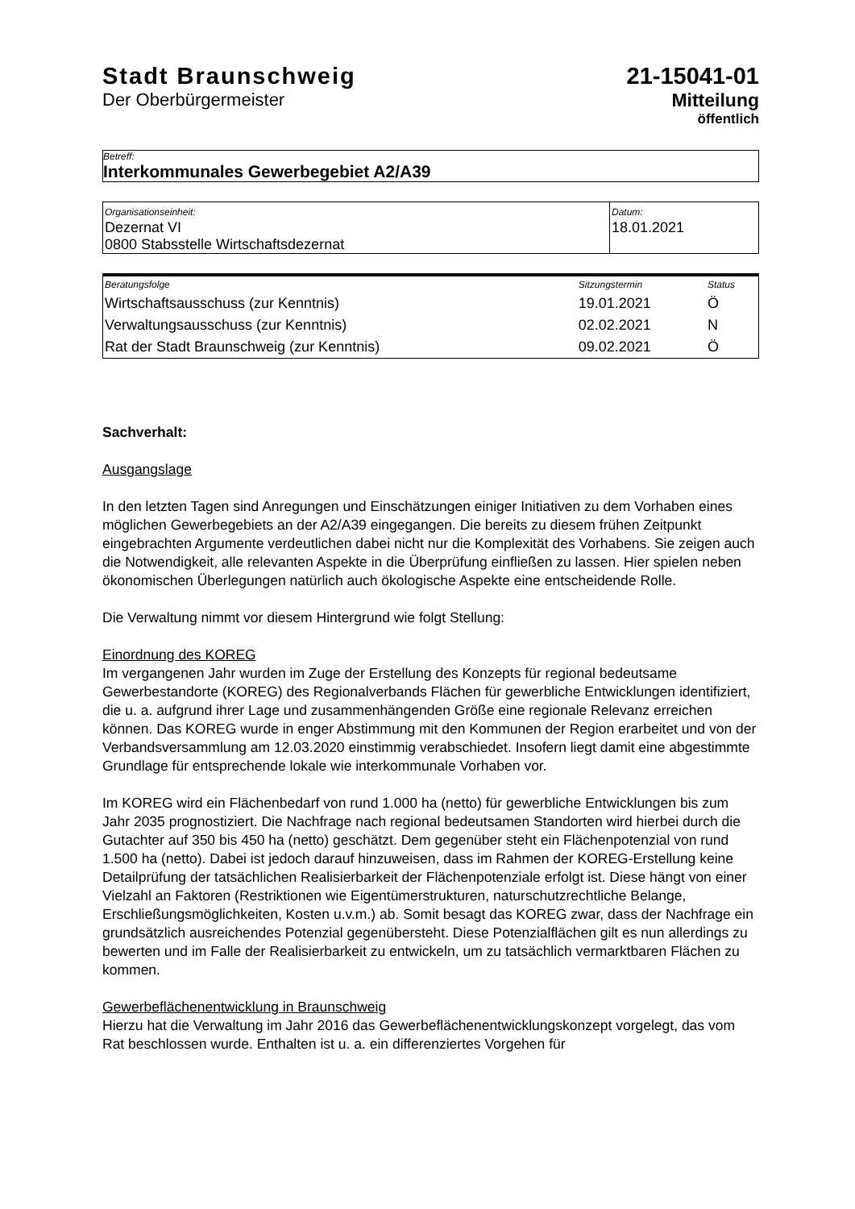Stadt Braunschweig
Der Oberbürgermeister
21-15041-01
Mitteilung
öffentlich
Betreff:
Interkommunales Gewerbegebiet A2/A39
| Organisationseinheit: Dezernat VI 0800 Stabsstelle Wirtschaftsdezernat | Datum: 18.01.2021 |
| Beratungsfolge | Sitzungstermin | Status |
| Wirtschaftsausschuss (zur Kenntnis) | 19.01.2021 | Ö |
| Verwaltungsausschuss (zur Kenntnis) | 02.02.2021 | N |
| Rat der Stadt Braunschweig (zur Kenntnis) | 09.02.2021 | Ö |
Sachverhalt:
Ausgangslage
In den letzten Tagen sind Anregungen und Einschätzungen einiger Initiativen zu dem Vorhaben eines möglichen Gewerbegebiets an der A2/A39 eingegangen. Die bereits zu diesem frühen Zeitpunkt eingebrachten Argumente verdeutlichen dabei nicht nur die Komplexität des Vorhabens. Sie zeigen auch die Notwendigkeit, alle relevanten Aspekte in die Überprüfung einfließen zu lassen. Hier spielen neben ökonomischen Überlegungen natürlich auch ökologische Aspekte eine entscheidende Rolle.
Die Verwaltung nimmt vor diesem Hintergrund wie folgt Stellung:
Einordnung des KOREG
Im vergangenen Jahr wurden im Zuge der Erstellung des Konzepts für regional bedeutsame Gewerbestandorte (KOREG) des Regionalverbands Flächen für gewerbliche Entwicklungen identifiziert, die u. a. aufgrund ihrer Lage und zusammenhängenden Größe eine regionale Relevanz erreichen können. Das KOREG wurde in enger Abstimmung mit den Kommunen der Region erarbeitet und von der Verbandsversammlung am 12.03.2020 einstimmig verabschiedet. Insofern liegt damit eine abgestimmte Grundlage für entsprechende lokale wie interkommunale Vorhaben vor.
Im KOREG wird ein Flächenbedarf von rund 1.000 ha (netto) für gewerbliche Entwicklungen bis zum Jahr 2035 prognostiziert. Die Nachfrage nach regional bedeutsamen Standorten wird hierbei durch die Gutachter auf 350 bis 450 ha (netto) geschätzt. Dem gegenüber steht ein Flächenpotenzial von rund 1.500 ha (netto). Dabei ist jedoch darauf hinzuweisen, dass im Rahmen der KOREG-Erstellung keine Detailprüfung der tatsächlichen Realisierbarkeit der Flächenpotenziale erfolgt ist. Diese hängt von einer Vielzahl an Faktoren (Restriktionen wie Eigentümerstrukturen, naturschutzrechtliche Belange, Erschließungsmöglichkeiten, Kosten u.v.m.) ab. Somit besagt das KOREG zwar, dass der Nachfrage ein grundsätzlich ausreichendes Potenzial gegenübersteht. Diese Potenzialflächen gilt es nun allerdings zu bewerten und im Falle der Realisierbarkeit zu entwickeln, um zu tatsächlich vermarktbaren Flächen zu kommen.
Gewerbeflächenentwicklung in Braunschweig
Hierzu hat die Verwaltung im Jahr 2016 das Gewerbeflächenentwicklungskonzept vorgelegt, das vom Rat beschlossen wurde. Enthalten ist u. a. ein differenziertes Vorgehen für